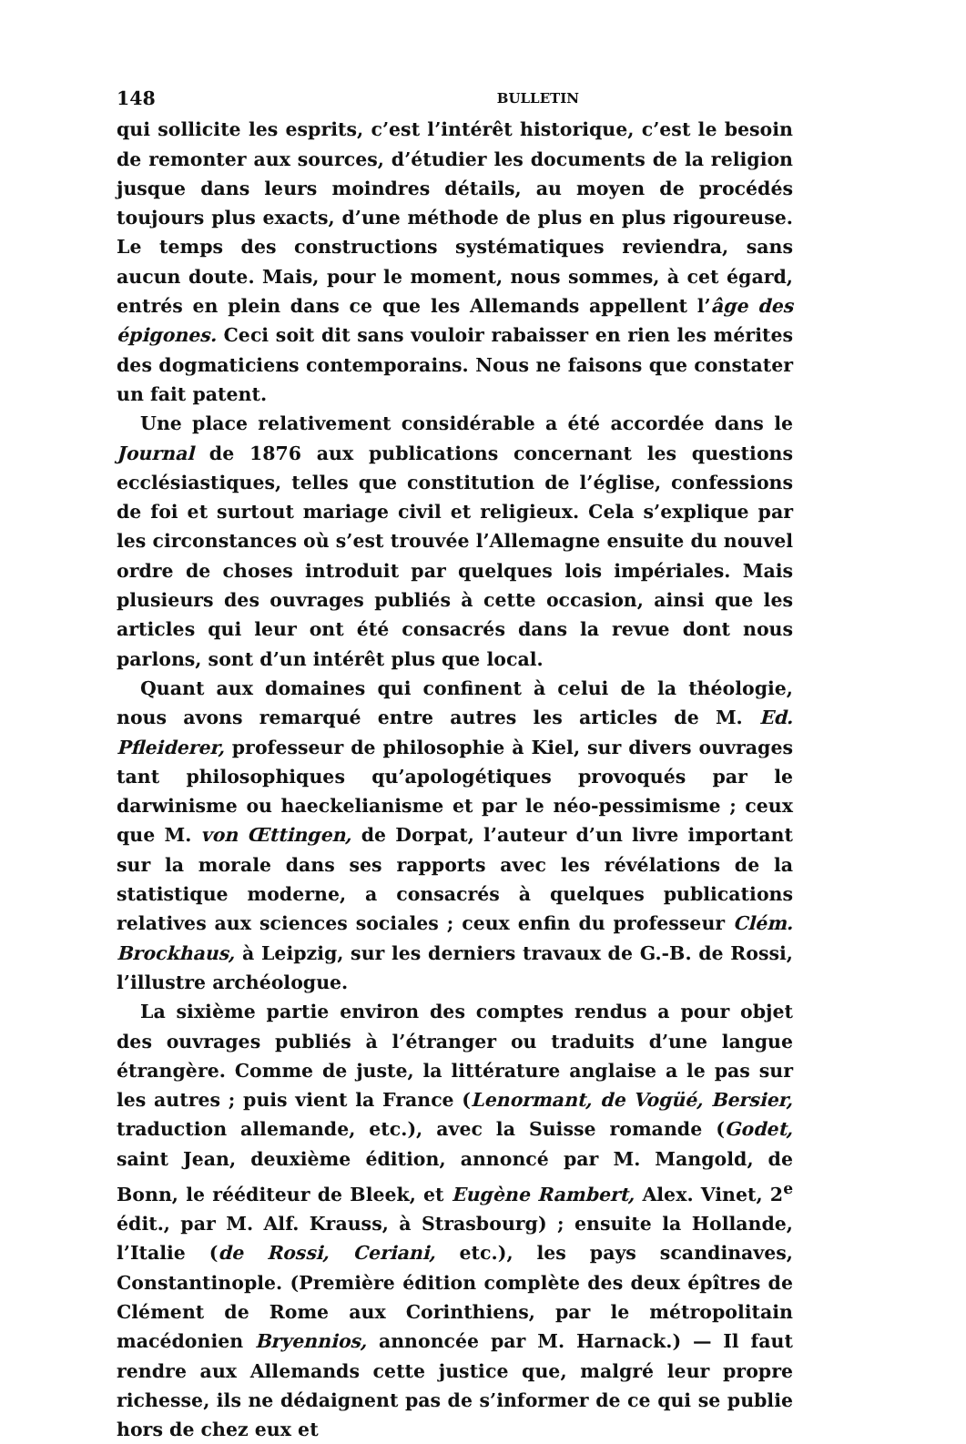148 BULLETIN
qui sollicite les esprits, c’est l’intérêt historique, c’est le besoin de remonter aux sources, d’étudier les documents de la religion jusque dans leurs moindres détails, au moyen de procédés toujours plus exacts, d’une méthode de plus en plus rigoureuse. Le temps des constructions systématiques reviendra, sans aucun doute. Mais, pour le moment, nous sommes, à cet égard, entrés en plein dans ce que les Allemands appellent l’âge des épigones. Ceci soit dit sans vouloir rabaisser en rien les mérites des dogmaticiens contemporains. Nous ne faisons que constater un fait patent.
Une place relativement considérable a été accordée dans le Journal de 1876 aux publications concernant les questions ecclésiastiques, telles que constitution de l’église, confessions de foi et surtout mariage civil et religieux. Cela s’explique par les circonstances où s’est trouvée l’Allemagne ensuite du nouvel ordre de choses introduit par quelques lois impériales. Mais plusieurs des ouvrages publiés à cette occasion, ainsi que les articles qui leur ont été consacrés dans la revue dont nous parlons, sont d’un intérêt plus que local.
Quant aux domaines qui confinent à celui de la théologie, nous avons remarqué entre autres les articles de M. Ed. Pfleiderer, professeur de philosophie à Kiel, sur divers ouvrages tant philosophiques qu’apologétiques provoqués par le darwinisme ou haeckelianisme et par le néo-pessimisme ; ceux que M. von Œttingen, de Dorpat, l’auteur d’un livre important sur la morale dans ses rapports avec les révélations de la statistique moderne, a consacrés à quelques publications relatives aux sciences sociales ; ceux enfin du professeur Clém. Brockhaus, à Leipzig, sur les derniers travaux de G.-B. de Rossi, l’illustre archéologue.
La sixième partie environ des comptes rendus a pour objet des ouvrages publiés à l’étranger ou traduits d’une langue étrangère. Comme de juste, la littérature anglaise a le pas sur les autres ; puis vient la France (Lenormant, de Vogüé, Bersier, traduction allemande, etc.), avec la Suisse romande (Godet, saint Jean, deuxième édition, annoncé par M. Mangold, de Bonn, le rééditeur de Bleek, et Eugène Rambert, Alex. Vinet, 2<sup>e</sup> édit., par M. Alf. Krauss, à Strasbourg) ; ensuite la Hollande, l’Italie (de Rossi, Ceriani, etc.), les pays scandinaves, Constantinople. (Première édition complète des deux épîtres de Clément de Rome aux Corinthiens, par le métropolitain macédonien Bryennios, annoncée par M. Harnack.) — Il faut rendre aux Allemands cette justice que, malgré leur propre richesse, ils ne dédaignent pas de s’informer de ce qui se publie hors de chez eux et